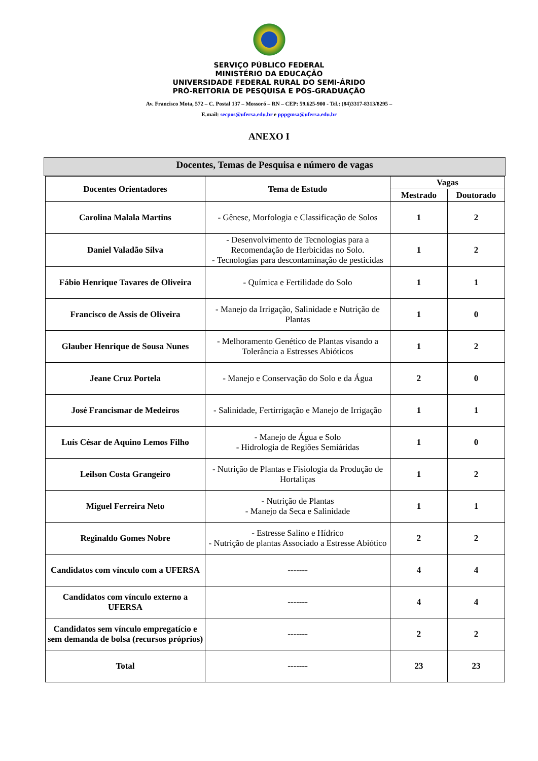SERVIÇO PÚBLICO FEDERAL
MINISTÉRIO DA EDUCAÇÃO
UNIVERSIDADE FEDERAL RURAL DO SEMI-ÁRIDO
PRÓ-REITORIA DE PESQUISA E PÓS-GRADUAÇÃO
Av. Francisco Mota, 572 – C. Postal 137 – Mossoró – RN – CEP: 59.625-900 - Tel.: (84)3317-8313/8295 –
E.mail: secpos@ufersa.edu.br e pppgmsa@ufersa.edu.br
ANEXO I
Docentes, Temas de Pesquisa e número de vagas
| Docentes Orientadores | Tema de Estudo | Vagas | |
| --- | --- | --- | --- |
| | | Mestrado | Doutorado |
| Carolina Malala Martins | - Gênese, Morfologia e Classificação de Solos | 1 | 2 |
| Daniel Valadão Silva | - Desenvolvimento de Tecnologias para a Recomendação de Herbicidas no Solo. - Tecnologias para descontaminação de pesticidas | 1 | 2 |
| Fábio Henrique Tavares de Oliveira | - Química e Fertilidade do Solo | 1 | 1 |
| Francisco de Assis de Oliveira | - Manejo da Irrigação, Salinidade e Nutrição de Plantas | 1 | 0 |
| Glauber Henrique de Sousa Nunes | - Melhoramento Genético de Plantas visando a Tolerância a Estresses Abióticos | 1 | 2 |
| Jeane Cruz Portela | - Manejo e Conservação do Solo e da Água | 2 | 0 |
| José Francismar de Medeiros | - Salinidade, Fertirrigação e Manejo de Irrigação | 1 | 1 |
| Luís César de Aquino Lemos Filho | - Manejo de Água e Solo - Hidrologia de Regiões Semiáridas | 1 | 0 |
| Leilson Costa Grangeiro | - Nutrição de Plantas e Fisiologia da Produção de Hortaliças | 1 | 2 |
| Miguel Ferreira Neto | - Nutrição de Plantas - Manejo da Seca e Salinidade | 1 | 1 |
| Reginaldo Gomes Nobre | - Estresse Salino e Hídrico - Nutrição de plantas Associado a Estresse Abiótico | 2 | 2 |
| Candidatos com vínculo com a UFERSA | ------- | 4 | 4 |
| Candidatos com vínculo externo a UFERSA | ------- | 4 | 4 |
| Candidatos sem vínculo empregatício e sem demanda de bolsa (recursos próprios) | ------- | 2 | 2 |
| Total | ------- | 23 | 23 |